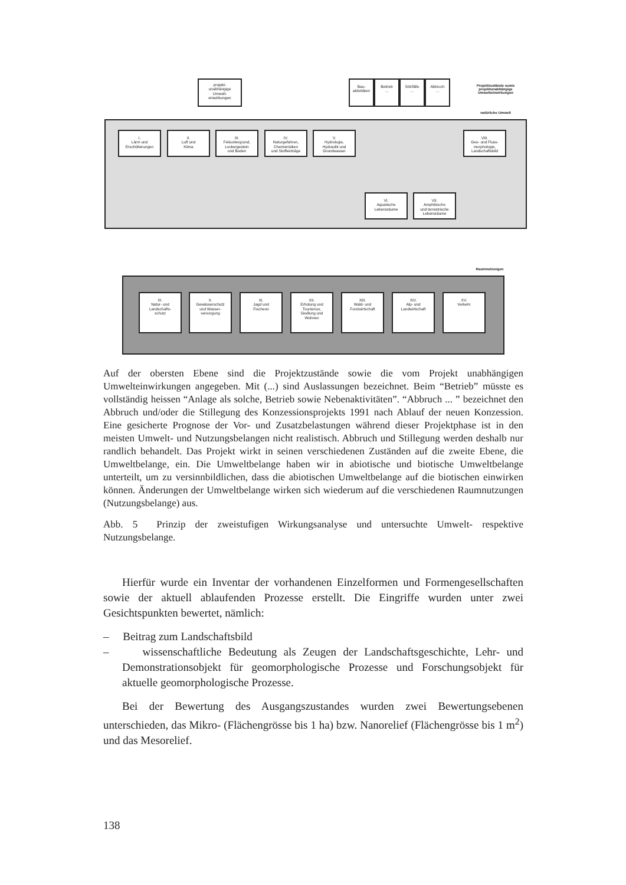projekt-
unabhängige
Umwelt-
einwirkungen
Bau-
aktivitäten
Betrieb
...
Störfälle
...
Abbruch
...
Projektzustände sowie projektunabhängige Umwelteinwirkungen
natürliche Umwelt
I.
Lärm und
Erschütterungen
II.
Luft und
Klima
III.
Felsuntergrund,
Lockergestein
und Boden
IV.
Naturgefahren,
Chemierisiken
und Stoffeinträge
V.
Hydrologie,
Hydraulik und
Grundwasser
VIII.
Geo- und Fluss-
morphologie,
Landschaftsbild
VI.
Aquatische
Lebensräume
VII.
Amphibische
und terrestrische
Lebensräume
Raumnutzungen
IX.
Natur- und
Landschafts-
schutz
X.
Gewässerschutz
und Wasser-
versorgung
XI.
Jagd und
Fischerei
XII.
Erholung und
Tourismus,
Siedlung und
Wohnen
XIII.
Wald- und
Forstwirtschaft
XIV.
Alp- und
Landwirtschaft
XV.
Verkehr
Auf der obersten Ebene sind die Projektzustände sowie die vom Projekt unabhängigen Umwelteinwirkungen angegeben. Mit (...) sind Auslassungen bezeichnet. Beim “Betrieb” müsste es vollständig heissen “Anlage als solche, Betrieb sowie Nebenaktivitäten”. “Abbruch ... ” bezeichnet den Abbruch und/oder die Stillegung des Konzessionsprojekts 1991 nach Ablauf der neuen Konzession. Eine gesicherte Prognose der Vor- und Zusatzbelastungen während dieser Projektphase ist in den meisten Umwelt- und Nutzungsbelangen nicht realistisch. Abbruch und Stillegung werden deshalb nur randlich behandelt. Das Projekt wirkt in seinen verschiedenen Zuständen auf die zweite Ebene, die Umweltbelange, ein. Die Umweltbelange haben wir in abiotische und biotische Umweltbelange unterteilt, um zu versinnbildlichen, dass die abiotischen Umweltbelange auf die biotischen einwirken können. Änderungen der Umweltbelange wirken sich wiederum auf die verschiedenen Raumnutzungen (Nutzungsbelange) aus.
Abb. 5 Prinzip der zweistufigen Wirkungsanalyse und untersuchte Umwelt- respektive Nutzungsbelange.
Hierfür wurde ein Inventar der vorhandenen Einzelformen und Formengesellschaften sowie der aktuell ablaufenden Prozesse erstellt. Die Eingriffe wurden unter zwei Gesichtspunkten bewertet, nämlich:
– Beitrag zum Landschaftsbild
– wissenschaftliche Bedeutung als Zeugen der Landschaftsgeschichte, Lehr- und Demonstrationsobjekt für geomorphologische Prozesse und Forschungsobjekt für aktuelle geomorphologische Prozesse.
Bei der Bewertung des Ausgangszustandes wurden zwei Bewertungsebenen unterschieden, das Mikro- (Flächengrösse bis 1 ha) bzw. Nanorelief (Flächengrösse bis 1 m<sup>2</sup>) und das Mesorelief.
138